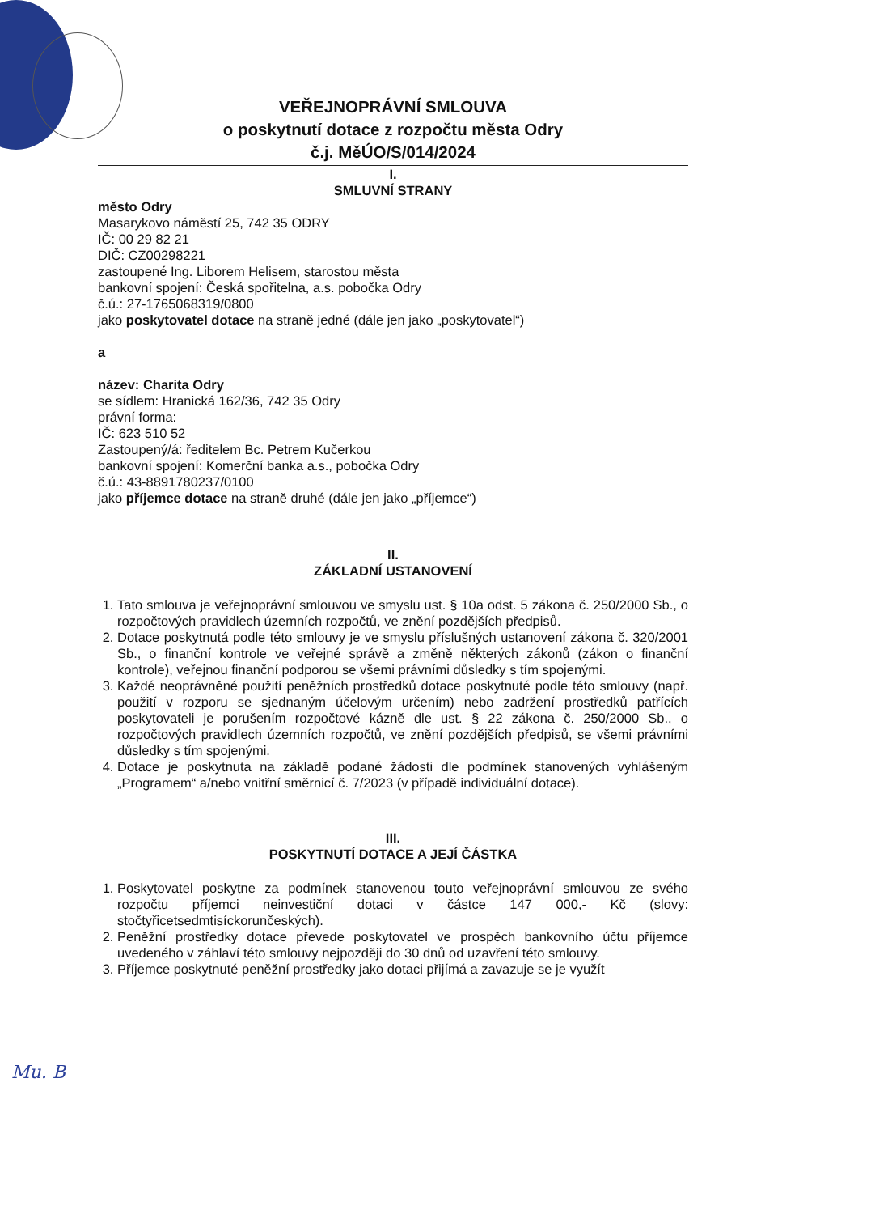VEŘEJNOPRÁVNÍ SMLOUVA
o poskytnutí dotace z rozpočtu města Odry
č.j. MěÚO/S/014/2024
I.
SMLUVNÍ STRANY
město Odry
Masarykovo náměstí 25, 742 35 ODRY
IČ: 00 29 82 21
DIČ: CZ00298221
zastoupené Ing. Liborem Helisem, starostou města
bankovní spojení: Česká spořitelna, a.s. pobočka Odry
č.ú.: 27-1765068319/0800
jako poskytovatel dotace na straně jedné (dále jen jako „poskytovatel“)
a
název: Charita Odry
se sídlem: Hranická 162/36, 742 35 Odry
právní forma:
IČ: 623 510 52
Zastoupený/á: ředitelem Bc. Petrem Kučerkou
bankovní spojení: Komerční banka a.s., pobočka Odry
č.ú.: 43-8891780237/0100
jako příjemce dotace na straně druhé (dále jen jako „příjemce“)
II.
ZÁKLADNÍ USTANOVENÍ
1. Tato smlouva je veřejnoprávní smlouvou ve smyslu ust. § 10a odst. 5 zákona č. 250/2000 Sb., o rozpočtových pravidlech územních rozpočtů, ve znění pozdějších předpisů.
2. Dotace poskytnutá podle této smlouvy je ve smyslu příslušných ustanovení zákona č. 320/2001 Sb., o finanční kontrole ve veřejné správě a změně některých zákonů (zákon o finanční kontrole), veřejnou finanční podporou se všemi právními důsledky s tím spojenými.
3. Každé neoprávněné použití peněžních prostředků dotace poskytnuté podle této smlouvy (např. použití v rozporu se sjednaným účelovým určením) nebo zadržení prostředků patřících poskytovateli je porušením rozpočtové kázně dle ust. § 22 zákona č. 250/2000 Sb., o rozpočtových pravidlech územních rozpočtů, ve znění pozdějších předpisů, se všemi právními důsledky s tím spojenými.
4. Dotace je poskytnuta na základě podané žádosti dle podmínek stanovených vyhlášeným „Programem“ a/nebo vnitřní směrnicí č. 7/2023 (v případě individuální dotace).
III.
POSKYTNUTÍ DOTACE A JEJÍ ČÁSTKA
1. Poskytovatel poskytne za podmínek stanovenou touto veřejnoprávní smlouvou ze svého rozpočtu příjemci neinvestiční dotaci v částce 147 000,- Kč (slovy: stočtyřicetsedmtisíckorunčeských).
2. Peněžní prostředky dotace převede poskytovatel ve prospěch bankovního účtu příjemce uvedeného v záhlaví této smlouvy nejpozději do 30 dnů od uzavření této smlouvy.
3. Příjemce poskytnuté peněžní prostředky jako dotaci přijímá a zavazuje se je využít
Mu. B